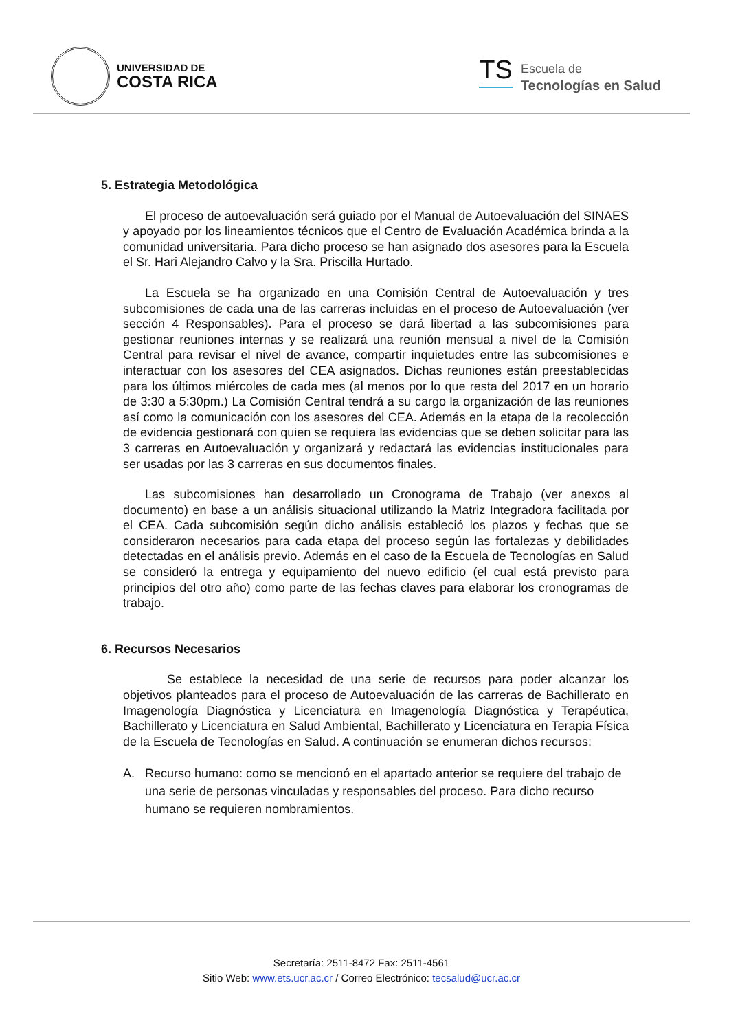UNIVERSIDAD DE
COSTA RICA
TS
Escuela de
Tecnologías en Salud
5. Estrategia Metodológica
El proceso de autoevaluación será guiado por el Manual de Autoevaluación del SINAES y apoyado por los lineamientos técnicos que el Centro de Evaluación Académica brinda a la comunidad universitaria. Para dicho proceso se han asignado dos asesores para la Escuela el Sr. Hari Alejandro Calvo y la Sra. Priscilla Hurtado.
La Escuela se ha organizado en una Comisión Central de Autoevaluación y tres subcomisiones de cada una de las carreras incluidas en el proceso de Autoevaluación (ver sección 4 Responsables). Para el proceso se dará libertad a las subcomisiones para gestionar reuniones internas y se realizará una reunión mensual a nivel de la Comisión Central para revisar el nivel de avance, compartir inquietudes entre las subcomisiones e interactuar con los asesores del CEA asignados. Dichas reuniones están preestablecidas para los últimos miércoles de cada mes (al menos por lo que resta del 2017 en un horario de 3:30 a 5:30pm.) La Comisión Central tendrá a su cargo la organización de las reuniones así como la comunicación con los asesores del CEA. Además en la etapa de la recolección de evidencia gestionará con quien se requiera las evidencias que se deben solicitar para las 3 carreras en Autoevaluación y organizará y redactará las evidencias institucionales para ser usadas por las 3 carreras en sus documentos finales.
Las subcomisiones han desarrollado un Cronograma de Trabajo (ver anexos al documento) en base a un análisis situacional utilizando la Matriz Integradora facilitada por el CEA. Cada subcomisión según dicho análisis estableció los plazos y fechas que se consideraron necesarios para cada etapa del proceso según las fortalezas y debilidades detectadas en el análisis previo. Además en el caso de la Escuela de Tecnologías en Salud se consideró la entrega y equipamiento del nuevo edificio (el cual está previsto para principios del otro año) como parte de las fechas claves para elaborar los cronogramas de trabajo.
6. Recursos Necesarios
Se establece la necesidad de una serie de recursos para poder alcanzar los objetivos planteados para el proceso de Autoevaluación de las carreras de Bachillerato en Imagenología Diagnóstica y Licenciatura en Imagenología Diagnóstica y Terapéutica, Bachillerato y Licenciatura en Salud Ambiental, Bachillerato y Licenciatura en Terapia Física de la Escuela de Tecnologías en Salud. A continuación se enumeran dichos recursos:
A. Recurso humano: como se mencionó en el apartado anterior se requiere del trabajo de una serie de personas vinculadas y responsables del proceso. Para dicho recurso humano se requieren nombramientos.
Secretaría: 2511-8472 Fax: 2511-4561
Sitio Web: www.ets.ucr.ac.cr / Correo Electrónico: tecsalud@ucr.ac.cr